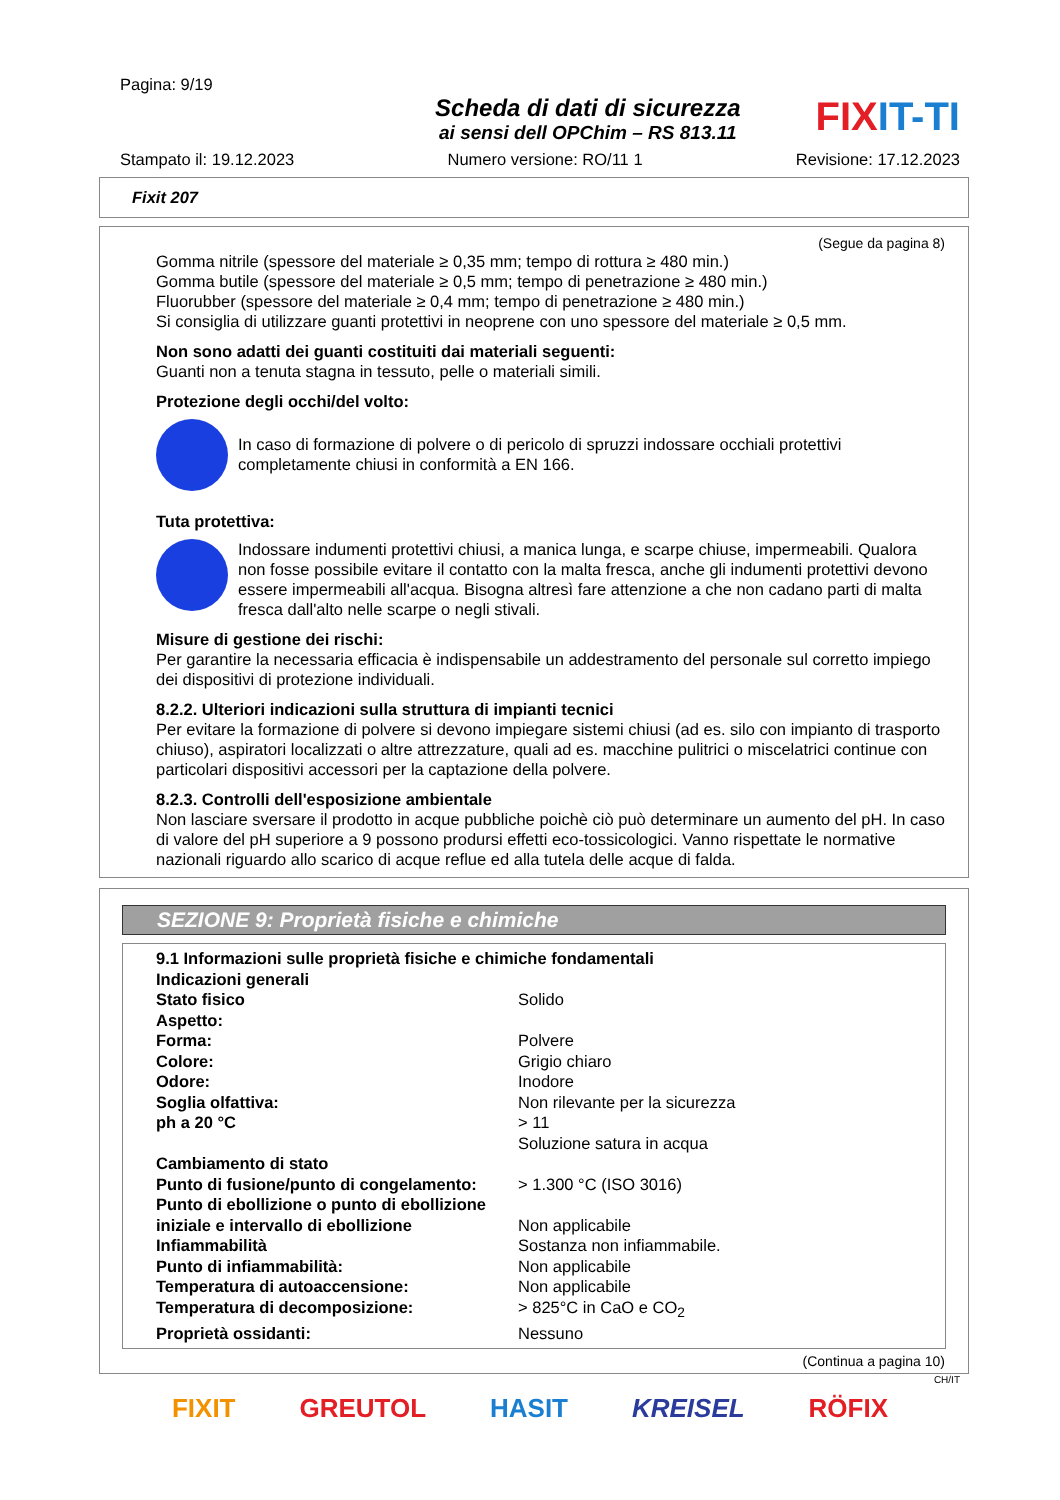Pagina: 9/19
Scheda di dati di sicurezza
ai sensi dell OPChim – RS 813.11
FIXIT-TI
Stampato il: 19.12.2023 Numero versione: RO/11 1 Revisione: 17.12.2023
Fixit 207
(Segue da pagina 8)
Gomma nitrile (spessore del materiale ≥ 0,35 mm; tempo di rottura ≥ 480 min.)
Gomma butile (spessore del materiale ≥ 0,5 mm; tempo di penetrazione ≥ 480 min.)
Fluorubber (spessore del materiale ≥ 0,4 mm; tempo di penetrazione ≥ 480 min.)
Si consiglia di utilizzare guanti protettivi in neoprene con uno spessore del materiale ≥ 0,5 mm.
Non sono adatti dei guanti costituiti dai materiali seguenti:
Guanti non a tenuta stagna in tessuto, pelle o materiali simili.
Protezione degli occhi/del volto:
In caso di formazione di polvere o di pericolo di spruzzi indossare occhiali protettivi completamente chiusi in conformità a EN 166.
Tuta protettiva:
Indossare indumenti protettivi chiusi, a manica lunga, e scarpe chiuse, impermeabili. Qualora non fosse possibile evitare il contatto con la malta fresca, anche gli indumenti protettivi devono essere impermeabili all'acqua. Bisogna altresì fare attenzione a che non cadano parti di malta fresca dall'alto nelle scarpe o negli stivali.
Misure di gestione dei rischi:
Per garantire la necessaria efficacia è indispensabile un addestramento del personale sul corretto impiego dei dispositivi di protezione individuali.
8.2.2. Ulteriori indicazioni sulla struttura di impianti tecnici
Per evitare la formazione di polvere si devono impiegare sistemi chiusi (ad es. silo con impianto di trasporto chiuso), aspiratori localizzati o altre attrezzature, quali ad es. macchine pulitrici o miscelatrici continue con particolari dispositivi accessori per la captazione della polvere.
8.2.3. Controlli dell'esposizione ambientale
Non lasciare sversare il prodotto in acque pubbliche poichè ciò può determinare un aumento del pH. In caso di valore del pH superiore a 9 possono prodursi effetti eco-tossicologici. Vanno rispettate le normative nazionali riguardo allo scarico di acque reflue ed alla tutela delle acque di falda.
SEZIONE 9: Proprietà fisiche e chimiche
| 9.1 Informazioni sulle proprietà fisiche e chimiche fondamentali | |
| Indicazioni generali | |
| Stato fisico | Solido |
| Aspetto: | |
| Forma: | Polvere |
| Colore: | Grigio chiaro |
| Odore: | Inodore |
| Soglia olfattiva: | Non rilevante per la sicurezza |
| ph a 20 °C | > 11 Soluzione satura in acqua |
| Cambiamento di stato | |
| Punto di fusione/punto di congelamento: | > 1.300 °C (ISO 3016) |
| Punto di ebollizione o punto di ebollizione iniziale e intervallo di ebollizione | Non applicabile |
| Infiammabilità | Sostanza non infiammabile. |
| Punto di infiammabilità: | Non applicabile |
| Temperatura di autoaccensione: | Non applicabile |
| Temperatura di decomposizione: | > 825°C in CaO e CO<sub>2</sub> |
| Proprietà ossidanti: | Nessuno |
(Continua a pagina 10)
CH/IT
FIXIT GREUTOL HASIT KREISEL RÖFIX